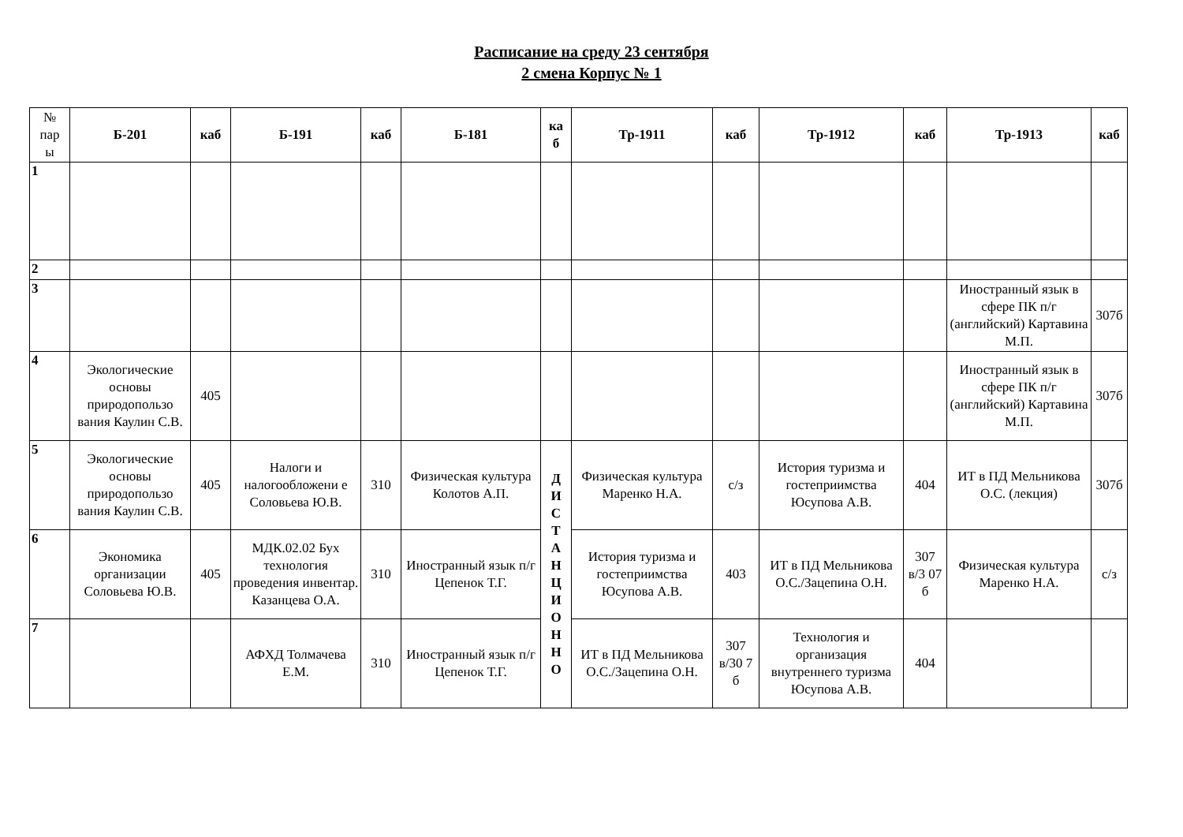Расписание на среду 23 сентября
2 смена Корпус № 1
| № пар ы | Б-201 | каб | Б-191 | каб | Б-181 | ка б | Тр-1911 | каб | Тр-1912 | каб | Тр-1913 | каб |
| --- | --- | --- | --- | --- | --- | --- | --- | --- | --- | --- | --- | --- |
| 1 | | | | | | | | | | | | |
| 2 | | | | | | | | | | | | |
| 3 | | | | | | | | | | | Иностранный язык в сфере ПК п/г (английский) Картавина М.П. | 307б |
| 4 | Экологические основы природопользо вания Каулин С.В. | 405 | | | | | | | | | Иностранный язык в сфере ПК п/г (английский) Картавина М.П. | 307б |
| 5 | Экологические основы природопользо вания Каулин С.В. | 405 | Налоги и налогообложени е Соловьева Ю.В. | 310 | Физическая культура Колотов А.П. | Д И С Т А Н Ц И О Н Н О | Физическая культура Маренко Н.А. | с/з | История туризма и гостеприимства Юсупова А.В. | 404 | ИТ в ПД Мельникова О.С. (лекция) | 307б |
| 6 | Экономика организации Соловьева Ю.В. | 405 | МДК.02.02 Бух технология проведения инвентар. Казанцева О.А. | 310 | Иностранный язык п/г Цепенок Т.Г. | | История туризма и гостеприимства Юсупова А.В. | 403 | ИТ в ПД Мельникова О.С./Зацепина О.Н. | 307 в/3 07 б | Физическая культура Маренко Н.А. | с/з |
| 7 | | | АФХД Толмачева Е.М. | 310 | Иностранный язык п/г Цепенок Т.Г. | | ИТ в ПД Мельникова О.С./Зацепина О.Н. | 307 в/30 7 б | Технология и организация внутреннего туризма Юсупова А.В. | 404 | | |